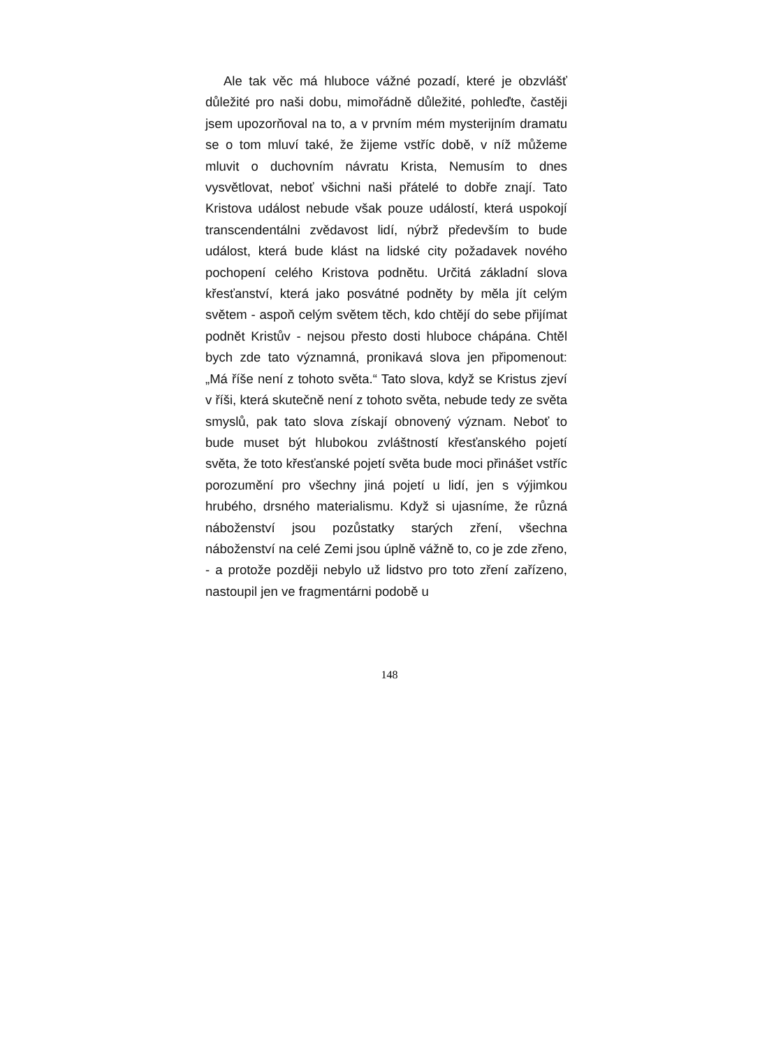Ale tak věc má hluboce vážné pozadí, které je obzvlášť důležité pro naši dobu, mimořádně důležité, pohleďte, častěji jsem upozorňoval na to, a v prvním mém mysterijním dramatu se o tom mluví také, že žijeme vstříc době, v níž můžeme mluvit o duchovním návratu Krista, Nemusím to dnes vysvětlovat, neboť všichni naši přátelé to dobře znají. Tato Kristova událost nebude však pouze událostí, která uspokojí transcendentálni zvědavost lidí, nýbrž především to bude událost, která bude klást na lidské city požadavek nového pochopení celého Kristova podnětu. Určitá základní slova křesťanství, která jako posvátné podněty by měla jít celým světem - aspoň celým světem těch, kdo chtějí do sebe přijímat podnět Kristův - nejsou přesto dosti hluboce chápána. Chtěl bych zde tato významná, pronikavá slova jen připomenout: „Má říše není z tohoto světa.“ Tato slova, když se Kristus zjeví v říši, která skutečně není z tohoto světa, nebude tedy ze světa smyslů, pak tato slova získají obnovený význam. Neboť to bude muset být hlubokou zvláštností křesťanského pojetí světa, že toto křesťanské pojetí světa bude moci přinášet vstříc porozumění pro všechny jiná pojetí u lidí, jen s výjimkou hrubého, drsného materialismu. Když si ujasníme, že různá náboženství jsou pozůstatky starých zření, všechna náboženství na celé Zemi jsou úplně vážně to, co je zde zřeno, - a protože později nebylo už lidstvo pro toto zření zařízeno, nastoupil jen ve fragmentárni podobě u
148